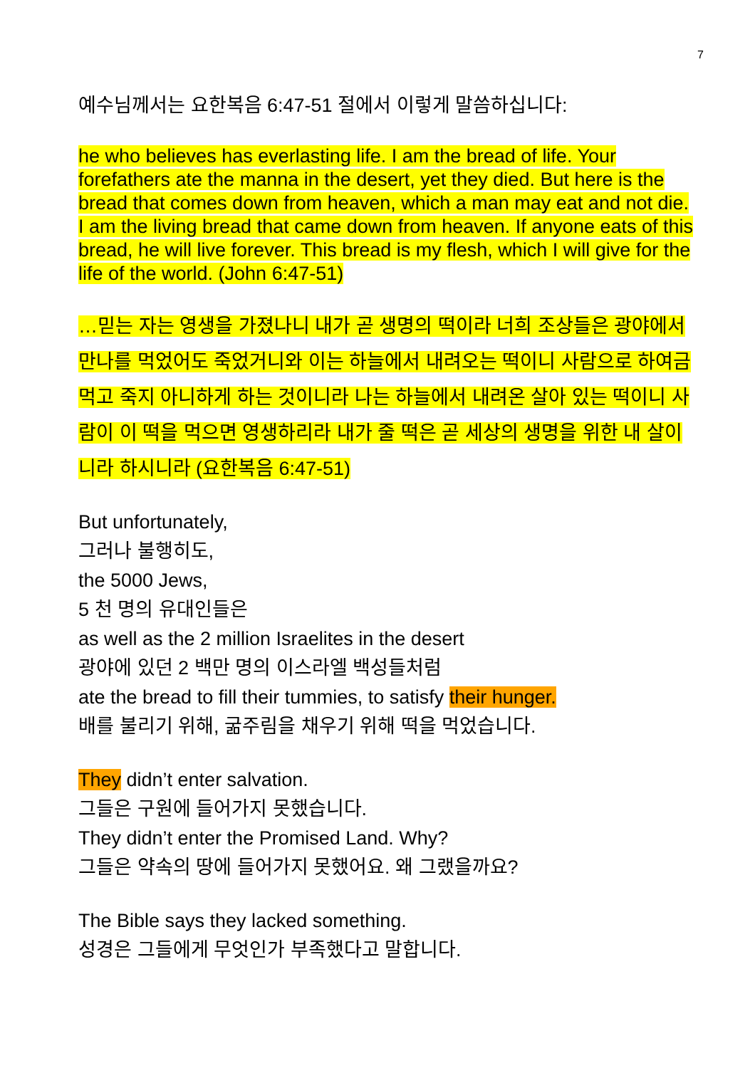7
예수님께서는 요한복음 6:47-51 절에서 이렇게 말씀하십니다:
he who believes has everlasting life. I am the bread of life. Your forefathers ate the manna in the desert, yet they died. But here is the bread that comes down from heaven, which a man may eat and not die. I am the living bread that came down from heaven. If anyone eats of this bread, he will live forever. This bread is my flesh, which I will give for the life of the world. (John 6:47-51)
…믿는 자는 영생을 가졌나니 내가 곧 생명의 떡이라 너희 조상들은 광야에서 만나를 먹었어도 죽었거니와 이는 하늘에서 내려오는 떡이니 사람으로 하여금 먹고 죽지 아니하게 하는 것이니라 나는 하늘에서 내려온 살아 있는 떡이니 사람이 이 떡을 먹으면 영생하리라 내가 줄 떡은 곧 세상의 생명을 위한 내 살이니라 하시니라 (요한복음 6:47-51)
But unfortunately,
그러나 불행히도,
the 5000 Jews,
5 천 명의 유대인들은
as well as the 2 million Israelites in the desert
광야에 있던 2 백만 명의 이스라엘 백성들처럼
ate the bread to fill their tummies, to satisfy their hunger.
배를 불리기 위해, 굶주림을 채우기 위해 떡을 먹었습니다.
They didn’t enter salvation.
그들은 구원에 들어가지 못했습니다.
They didn’t enter the Promised Land. Why?
그들은 약속의 땅에 들어가지 못했어요. 왜 그랬을까요?
The Bible says they lacked something.
성경은 그들에게 무엇인가 부족했다고 말합니다.